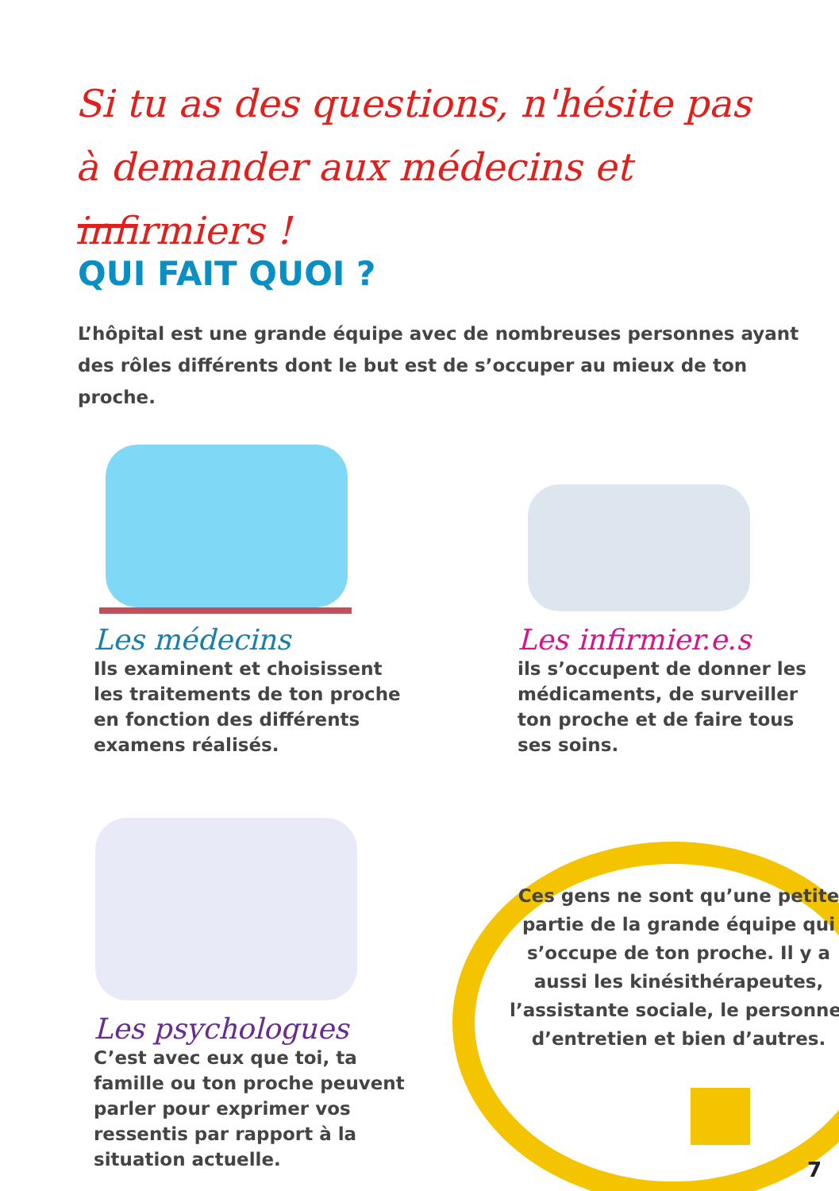Si tu as des questions, n'hésite pas à demander aux médecins et infirmiers !
QUI FAIT QUOI ?
L’hôpital est une grande équipe avec de nombreuses personnes ayant des rôles différents dont le but est de s’occuper au mieux de ton proche.
Les médecins
Ils examinent et choisissent les traitements de ton proche en fonction des différents examens réalisés.
Les infirmier.e.s
ils s’occupent de donner les médicaments, de surveiller ton proche et de faire tous ses soins.
Les psychologues
C’est avec eux que toi, ta famille ou ton proche peuvent parler pour exprimer vos ressentis par rapport à la situation actuelle.
Ces gens ne sont qu’une petite partie de la grande équipe qui s’occupe de ton proche. Il y a aussi les kinésithérapeutes, l’assistante sociale, le personnel d’entretien et bien d’autres.
7